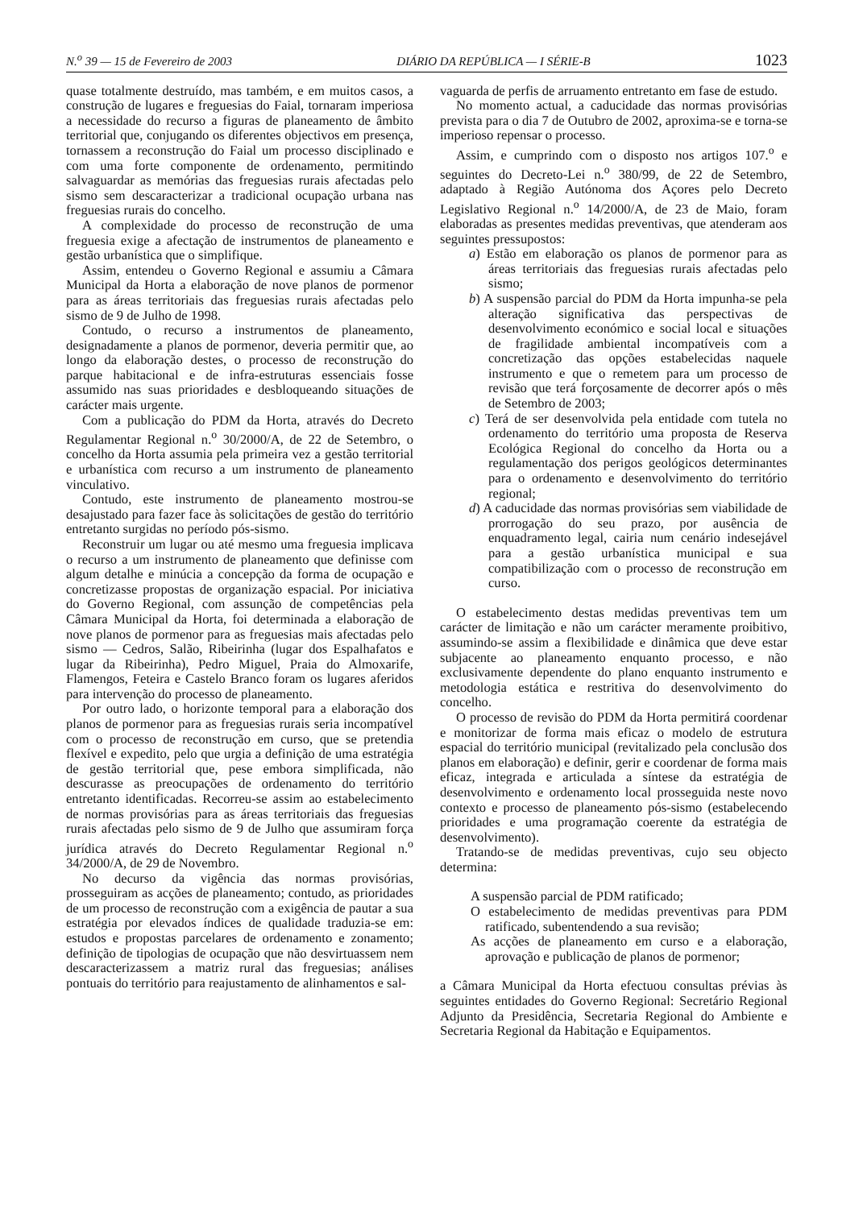N.<sup>o</sup> 39 — 15 de Fevereiro de 2003 DIÁRIO DA REPÚBLICA — I SÉRIE-B 1023
quase totalmente destruído, mas também, e em muitos casos, a construção de lugares e freguesias do Faial, tornaram imperiosa a necessidade do recurso a figuras de planeamento de âmbito territorial que, conjugando os diferentes objectivos em presença, tornassem a reconstrução do Faial um processo disciplinado e com uma forte componente de ordenamento, permitindo salvaguardar as memórias das freguesias rurais afectadas pelo sismo sem descaracterizar a tradicional ocupação urbana nas freguesias rurais do concelho.
A complexidade do processo de reconstrução de uma freguesia exige a afectação de instrumentos de planeamento e gestão urbanística que o simplifique.
Assim, entendeu o Governo Regional e assumiu a Câmara Municipal da Horta a elaboração de nove planos de pormenor para as áreas territoriais das freguesias rurais afectadas pelo sismo de 9 de Julho de 1998.
Contudo, o recurso a instrumentos de planeamento, designadamente a planos de pormenor, deveria permitir que, ao longo da elaboração destes, o processo de reconstrução do parque habitacional e de infra-estruturas essenciais fosse assumido nas suas prioridades e desbloqueando situações de carácter mais urgente.
Com a publicação do PDM da Horta, através do Decreto Regulamentar Regional n.<sup>o</sup> 30/2000/A, de 22 de Setembro, o concelho da Horta assumia pela primeira vez a gestão territorial e urbanística com recurso a um instrumento de planeamento vinculativo.
Contudo, este instrumento de planeamento mostrou-se desajustado para fazer face às solicitações de gestão do território entretanto surgidas no período pós-sismo.
Reconstruir um lugar ou até mesmo uma freguesia implicava o recurso a um instrumento de planeamento que definisse com algum detalhe e minúcia a concepção da forma de ocupação e concretizasse propostas de organização espacial. Por iniciativa do Governo Regional, com assunção de competências pela Câmara Municipal da Horta, foi determinada a elaboração de nove planos de pormenor para as freguesias mais afectadas pelo sismo — Cedros, Salão, Ribeirinha (lugar dos Espalhafatos e lugar da Ribeirinha), Pedro Miguel, Praia do Almoxarife, Flamengos, Feteira e Castelo Branco foram os lugares aferidos para intervenção do processo de planeamento.
Por outro lado, o horizonte temporal para a elaboração dos planos de pormenor para as freguesias rurais seria incompatível com o processo de reconstrução em curso, que se pretendia flexível e expedito, pelo que urgia a definição de uma estratégia de gestão territorial que, pese embora simplificada, não descurasse as preocupações de ordenamento do território entretanto identificadas. Recorreu-se assim ao estabelecimento de normas provisórias para as áreas territoriais das freguesias rurais afectadas pelo sismo de 9 de Julho que assumiram força jurídica através do Decreto Regulamentar Regional n.<sup>o</sup> 34/2000/A, de 29 de Novembro.
No decurso da vigência das normas provisórias, prosseguiram as acções de planeamento; contudo, as prioridades de um processo de reconstrução com a exigência de pautar a sua estratégia por elevados índices de qualidade traduzia-se em: estudos e propostas parcelares de ordenamento e zonamento; definição de tipologias de ocupação que não desvirtuassem nem descaracterizassem a matriz rural das freguesias; análises pontuais do território para reajustamento de alinhamentos e sal-
vaguarda de perfis de arruamento entretanto em fase de estudo.
No momento actual, a caducidade das normas provisórias prevista para o dia 7 de Outubro de 2002, aproxima-se e torna-se imperioso repensar o processo.
Assim, e cumprindo com o disposto nos artigos 107.<sup>o</sup> e seguintes do Decreto-Lei n.<sup>o</sup> 380/99, de 22 de Setembro, adaptado à Região Autónoma dos Açores pelo Decreto Legislativo Regional n.<sup>o</sup> 14/2000/A, de 23 de Maio, foram elaboradas as presentes medidas preventivas, que atenderam aos seguintes pressupostos:
a) Estão em elaboração os planos de pormenor para as áreas territoriais das freguesias rurais afectadas pelo sismo;
b) A suspensão parcial do PDM da Horta impunha-se pela alteração significativa das perspectivas de desenvolvimento económico e social local e situações de fragilidade ambiental incompatíveis com a concretização das opções estabelecidas naquele instrumento e que o remetem para um processo de revisão que terá forçosamente de decorrer após o mês de Setembro de 2003;
c) Terá de ser desenvolvida pela entidade com tutela no ordenamento do território uma proposta de Reserva Ecológica Regional do concelho da Horta ou a regulamentação dos perigos geológicos determinantes para o ordenamento e desenvolvimento do território regional;
d) A caducidade das normas provisórias sem viabilidade de prorrogação do seu prazo, por ausência de enquadramento legal, cairia num cenário indesejável para a gestão urbanística municipal e sua compatibilização com o processo de reconstrução em curso.
O estabelecimento destas medidas preventivas tem um carácter de limitação e não um carácter meramente proibitivo, assumindo-se assim a flexibilidade e dinâmica que deve estar subjacente ao planeamento enquanto processo, e não exclusivamente dependente do plano enquanto instrumento e metodologia estática e restritiva do desenvolvimento do concelho.
O processo de revisão do PDM da Horta permitirá coordenar e monitorizar de forma mais eficaz o modelo de estrutura espacial do território municipal (revitalizado pela conclusão dos planos em elaboração) e definir, gerir e coordenar de forma mais eficaz, integrada e articulada a síntese da estratégia de desenvolvimento e ordenamento local prosseguida neste novo contexto e processo de planeamento pós-sismo (estabelecendo prioridades e uma programação coerente da estratégia de desenvolvimento).
Tratando-se de medidas preventivas, cujo seu objecto determina:
A suspensão parcial de PDM ratificado;
O estabelecimento de medidas preventivas para PDM ratificado, subentendendo a sua revisão;
As acções de planeamento em curso e a elaboração, aprovação e publicação de planos de pormenor;
a Câmara Municipal da Horta efectuou consultas prévias às seguintes entidades do Governo Regional: Secretário Regional Adjunto da Presidência, Secretaria Regional do Ambiente e Secretaria Regional da Habitação e Equipamentos.